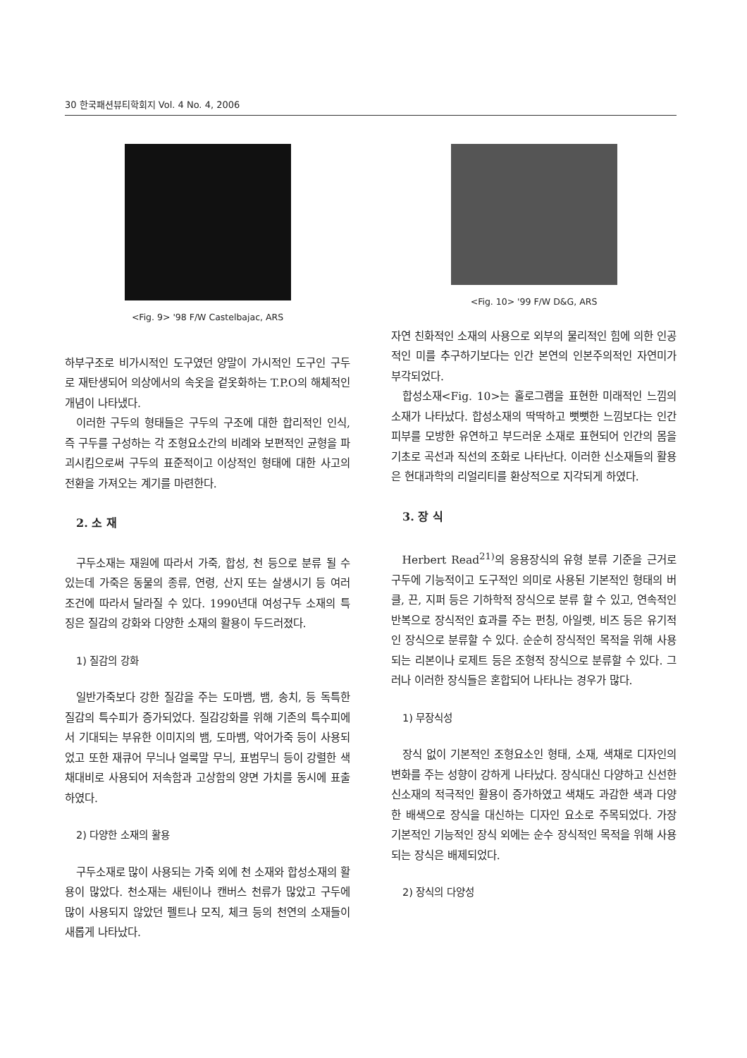30 한국패션뷰티학회지 Vol. 4 No. 4, 2006
<Fig. 9> '98 F/W Castelbajac, ARS
하부구조로 비가시적인 도구였던 양말이 가시적인 도구인 구두로 재탄생되어 의상에서의 속옷을 겉옷화하는 T.P.O의 해체적인 개념이 나타냈다.
이러한 구두의 형태들은 구두의 구조에 대한 합리적인 인식, 즉 구두를 구성하는 각 조형요소간의 비례와 보편적인 균형을 파괴시킴으로써 구두의 표준적이고 이상적인 형태에 대한 사고의 전환을 가져오는 계기를 마련한다.
2. 소 재
구두소재는 재원에 따라서 가죽, 합성, 천 등으로 분류 될 수 있는데 가죽은 동물의 종류, 연령, 산지 또는 살생시기 등 여러 조건에 따라서 달라질 수 있다. 1990년대 여성구두 소재의 특징은 질감의 강화와 다양한 소재의 활용이 두드러졌다.
1) 질감의 강화
일반가죽보다 강한 질감을 주는 도마뱀, 뱀, 송치, 등 독특한 질감의 특수피가 증가되었다. 질감강화를 위해 기존의 특수피에서 기대되는 부유한 이미지의 뱀, 도마뱀, 악어가죽 등이 사용되었고 또한 재큐어 무늬나 얼룩말 무늬, 표범무늬 등이 강렬한 색채대비로 사용되어 저속함과 고상함의 양면 가치를 동시에 표출하였다.
2) 다양한 소재의 활용
구두소재로 많이 사용되는 가죽 외에 천 소재와 합성소재의 활용이 많았다. 천소재는 새틴이나 캔버스 천류가 많았고 구두에 많이 사용되지 않았던 펠트나 모직, 체크 등의 천연의 소재들이 새롭게 나타났다.
<Fig. 10> '99 F/W D&G, ARS
자연 친화적인 소재의 사용으로 외부의 물리적인 힘에 의한 인공적인 미를 추구하기보다는 인간 본연의 인본주의적인 자연미가 부각되었다.
합성소재<Fig. 10>는 홀로그램을 표현한 미래적인 느낌의 소재가 나타났다. 합성소재의 딱딱하고 뻣뻣한 느낌보다는 인간 피부를 모방한 유연하고 부드러운 소재로 표현되어 인간의 몸을 기초로 곡선과 직선의 조화로 나타난다. 이러한 신소재들의 활용은 현대과학의 리얼리티를 환상적으로 지각되게 하였다.
3. 장 식
Herbert Read<sup>21)</sup>의 응용장식의 유형 분류 기준을 근거로 구두에 기능적이고 도구적인 의미로 사용된 기본적인 형태의 버클, 끈, 지퍼 등은 기하학적 장식으로 분류 할 수 있고, 연속적인 반복으로 장식적인 효과를 주는 펀칭, 아일렛, 비즈 등은 유기적인 장식으로 분류할 수 있다. 순순히 장식적인 목적을 위해 사용되는 리본이나 로제트 등은 조형적 장식으로 분류할 수 있다. 그러나 이러한 장식들은 혼합되어 나타나는 경우가 많다.
1) 무장식성
장식 없이 기본적인 조형요소인 형태, 소재, 색채로 디자인의 변화를 주는 성향이 강하게 나타났다. 장식대신 다양하고 신선한 신소재의 적극적인 활용이 증가하였고 색채도 과감한 색과 다양한 배색으로 장식을 대신하는 디자인 요소로 주목되었다. 가장 기본적인 기능적인 장식 외에는 순수 장식적인 목적을 위해 사용되는 장식은 배제되었다.
2) 장식의 다양성